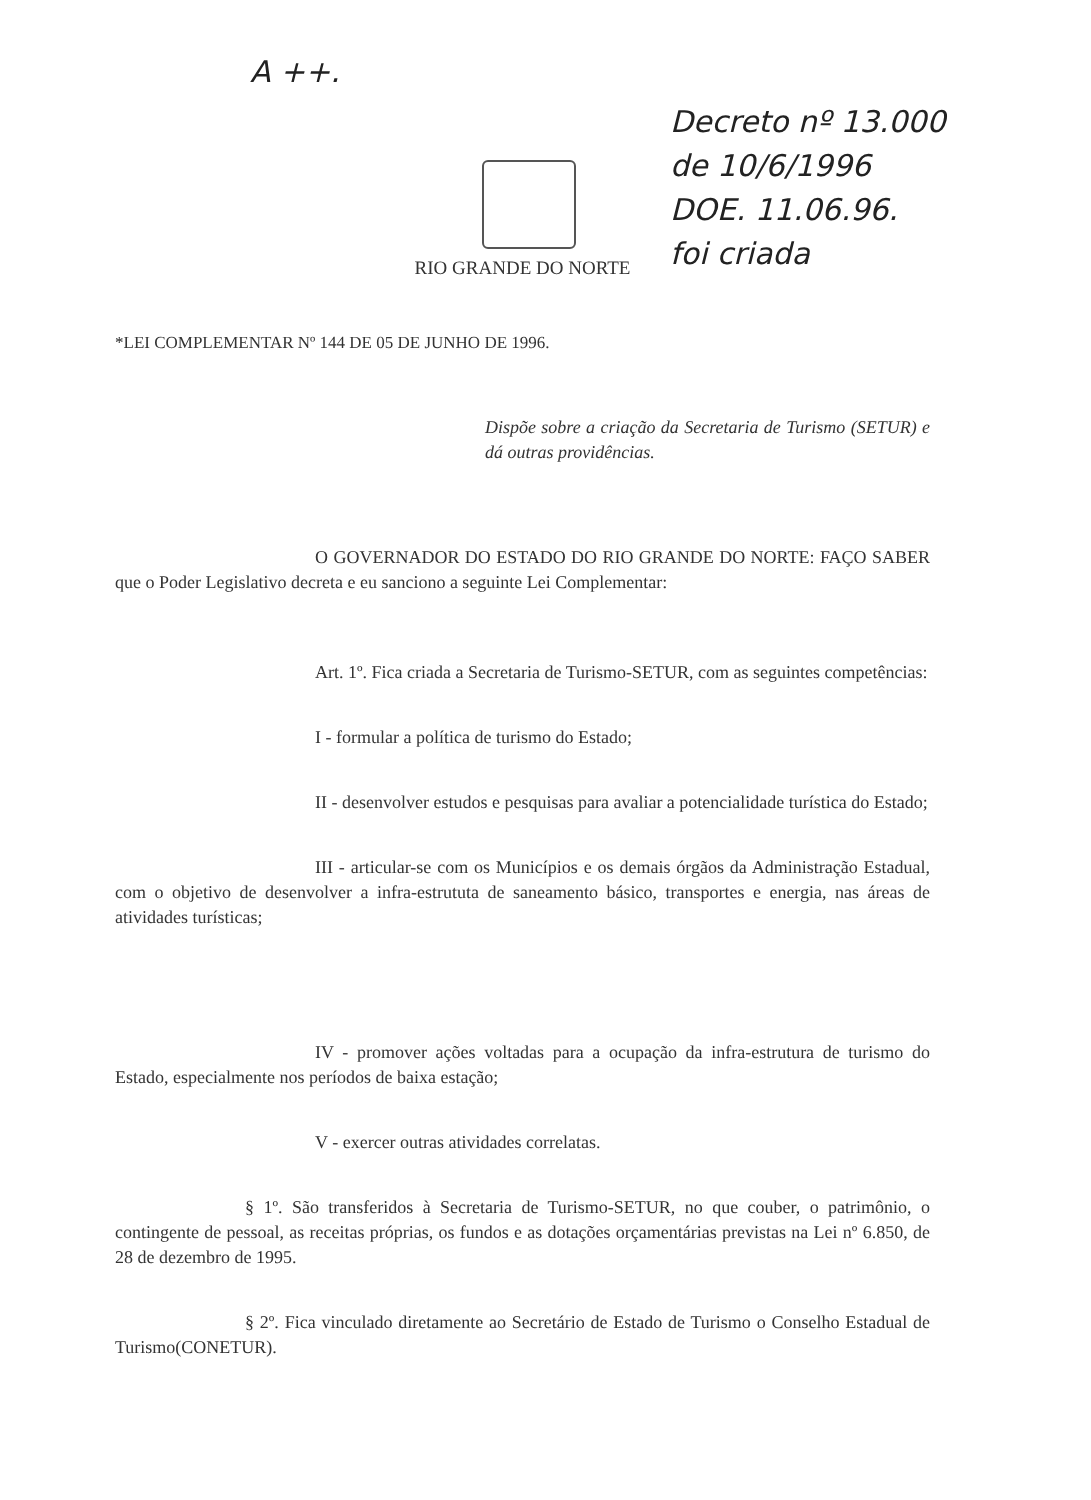A ++.
Decreto nº 13.000
de 10/6/1996
DOE. 11.06.96.
foi criada
RIO GRANDE DO NORTE
*LEI COMPLEMENTAR Nº 144 DE 05 DE JUNHO DE 1996.
Dispõe sobre a criação da Secretaria de Turismo (SETUR) e dá outras providências.
O GOVERNADOR DO ESTADO DO RIO GRANDE DO NORTE: FAÇO SABER que o Poder Legislativo decreta e eu sanciono a seguinte Lei Complementar:
Art. 1º. Fica criada a Secretaria de Turismo-SETUR, com as seguintes competências:
I - formular a política de turismo do Estado;
II - desenvolver estudos e pesquisas para avaliar a potencialidade turística do Estado;
III - articular-se com os Municípios e os demais órgãos da Administração Estadual, com o objetivo de desenvolver a infra-estrututa de saneamento básico, transportes e energia, nas áreas de atividades turísticas;
IV - promover ações voltadas para a ocupação da infra-estrutura de turismo do Estado, especialmente nos períodos de baixa estação;
V - exercer outras atividades correlatas.
§ 1º. São transferidos à Secretaria de Turismo-SETUR, no que couber, o patrimônio, o contingente de pessoal, as receitas próprias, os fundos e as dotações orçamentárias previstas na Lei nº 6.850, de 28 de dezembro de 1995.
§ 2º. Fica vinculado diretamente ao Secretário de Estado de Turismo o Conselho Estadual de Turismo(CONETUR).